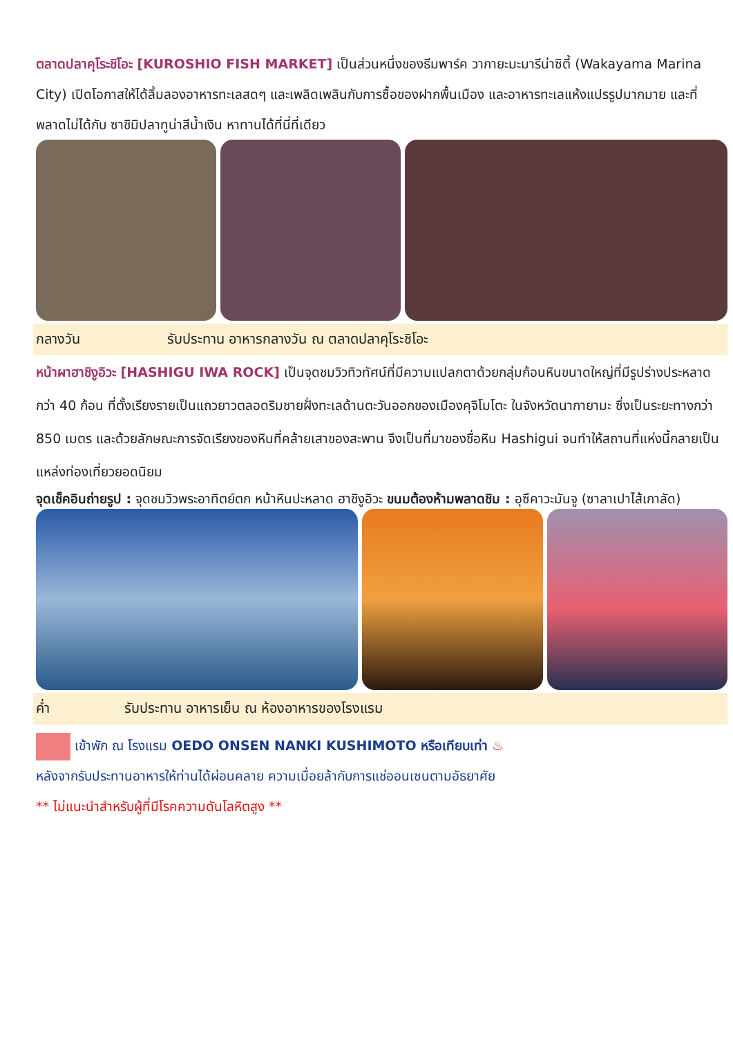ตลาดปลาคุโระชิโอะ [KUROSHIO FISH MARKET] เป็นส่วนหนึ่งของธีมพาร์ค วากายะมะมารีน่าซิตี้ (Wakayama Marina City) เปิดโอกาสให้ได้ลิ้มลองอาหารทะเลสดๆ และเพลิดเพลินกับการซื้อของฝากพื้นเมือง และอาหารทะเลแห้งแปรรูปมากมาย และที่พลาดไม่ได้กับ ซาชิมิปลาทูน่าสีน้ำเงิน หาทานได้ที่นี่ที่เดียว
กลางวัน รับประทาน อาหารกลางวัน ณ ตลาดปลาคุโระชิโอะ
หน้าผาฮาชิงูอิวะ [HASHIGU IWA ROCK] เป็นจุดชมวิวทิวทัศน์ที่มีความแปลกตาด้วยกลุ่มก้อนหินขนาดใหญ่ที่มีรูปร่างประหลาดกว่า 40 ก้อน ที่ตั้งเรียงรายเป็นแถวยาวตลอดริมชายฝั่งทะเลด้านตะวันออกของเมืองคุจิโมโตะ ในจังหวัดนากายามะ ซึ่งเป็นระยะทางกว่า 850 เมตร และด้วยลักษณะการจัดเรียงของหินที่คล้ายเสาของสะพาน จึงเป็นที่มาของชื่อหิน Hashigui จนทำให้สถานที่แห่งนี้กลายเป็นแหล่งท่องเที่ยวยอดนิยม
จุดเช็คอินถ่ายรูป : จุดชมวิวพระอาทิตย์ตก หน้าหินปะหลาด ฮาชิงูอิวะ ขนมต้องห้ามพลาดชิม : อุซึคาวะมันจู (ซาลาเปาไส้เกาลัด)
ค่ำ รับประทาน อาหารเย็น ณ ห้องอาหารของโรงแรม
เข้าพัก ณ โรงแรม OEDO ONSEN NANKI KUSHIMOTO หรือเทียบเท่า ♨
หลังจากรับประทานอาหารให้ท่านได้ผ่อนคลาย ความเมื่อยล้ากับการแช่ออนเซนตามอัธยาศัย
** ไม่แนะนำสำหรับผู้ที่มีโรคความดันโลหิตสูง **